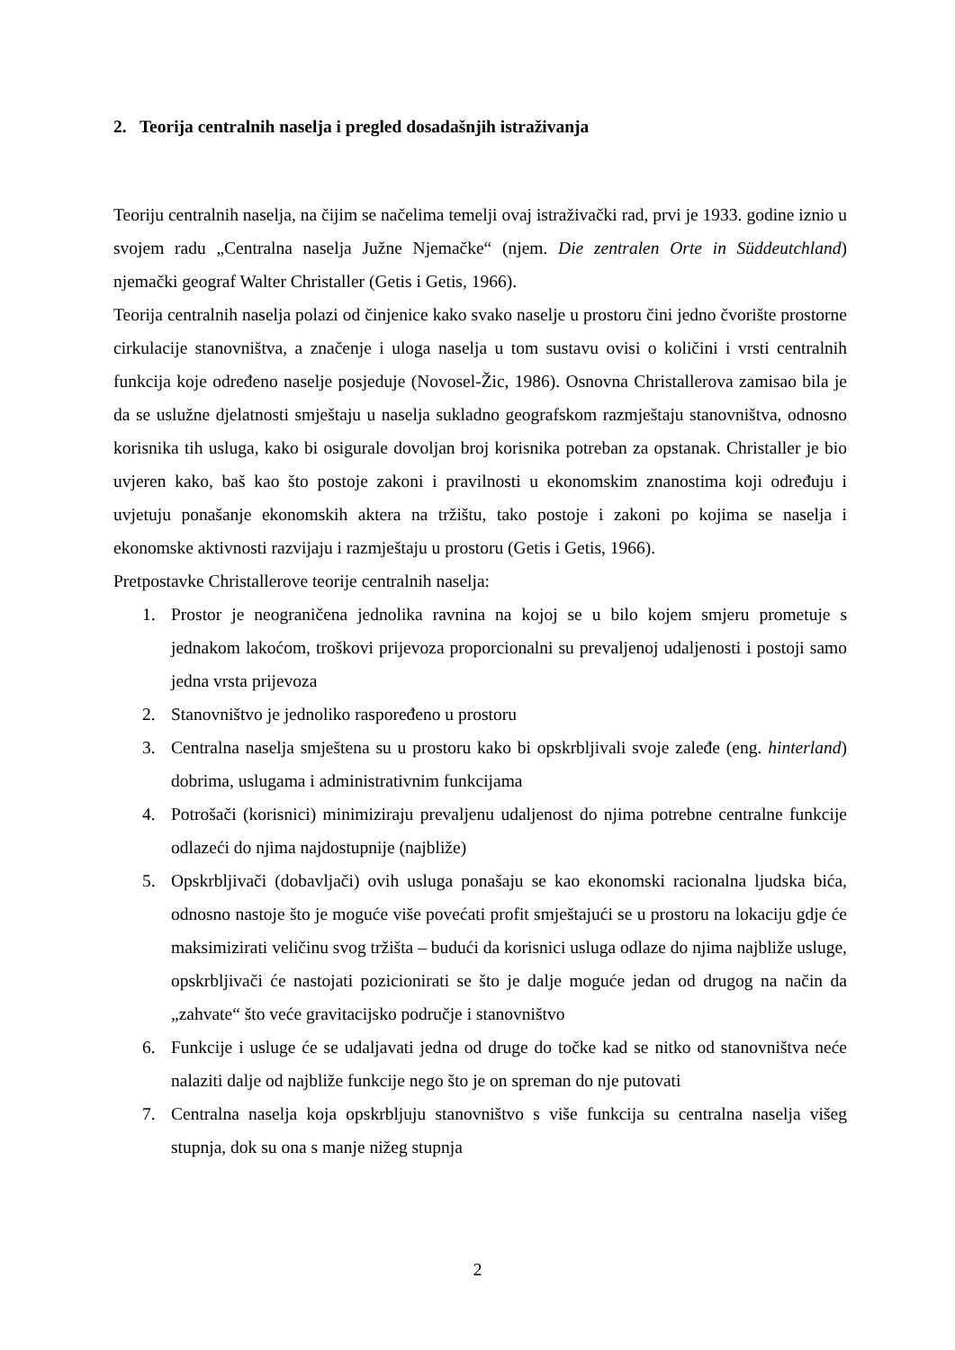2. Teorija centralnih naselja i pregled dosadašnjih istraživanja
Teoriju centralnih naselja, na čijim se načelima temelji ovaj istraživački rad, prvi je 1933. godine iznio u svojem radu „Centralna naselja Južne Njemačke“ (njem. Die zentralen Orte in Süddeutchland) njemački geograf Walter Christaller (Getis i Getis, 1966).
Teorija centralnih naselja polazi od činjenice kako svako naselje u prostoru čini jedno čvorište prostorne cirkulacije stanovništva, a značenje i uloga naselja u tom sustavu ovisi o količini i vrsti centralnih funkcija koje određeno naselje posjeduje (Novosel-Žic, 1986). Osnovna Christallerova zamisao bila je da se uslužne djelatnosti smještaju u naselja sukladno geografskom razmještaju stanovništva, odnosno korisnika tih usluga, kako bi osigurale dovoljan broj korisnika potreban za opstanak. Christaller je bio uvjeren kako, baš kao što postoje zakoni i pravilnosti u ekonomskim znanostima koji određuju i uvjetuju ponašanje ekonomskih aktera na tržištu, tako postoje i zakoni po kojima se naselja i ekonomske aktivnosti razvijaju i razmještaju u prostoru (Getis i Getis, 1966).
Pretpostavke Christallerove teorije centralnih naselja:
1. Prostor je neograničena jednolika ravnina na kojoj se u bilo kojem smjeru prometuje s jednakom lakoćom, troškovi prijevoza proporcionalni su prevaljenoj udaljenosti i postoji samo jedna vrsta prijevoza
2. Stanovništvo je jednoliko raspoređeno u prostoru
3. Centralna naselja smještena su u prostoru kako bi opskrbljivali svoje zaleđe (eng. hinterland) dobrima, uslugama i administrativnim funkcijama
4. Potrošači (korisnici) minimiziraju prevaljenu udaljenost do njima potrebne centralne funkcije odlazeći do njima najdostupnije (najbliže)
5. Opskrbljivači (dobavljači) ovih usluga ponašaju se kao ekonomski racionalna ljudska bića, odnosno nastoje što je moguće više povećati profit smještajući se u prostoru na lokaciju gdje će maksimizirati veličinu svog tržišta – budući da korisnici usluga odlaze do njima najbliže usluge, opskrbljivači će nastojati pozicionirati se što je dalje moguće jedan od drugog na način da „zahvate“ što veće gravitacijsko područje i stanovništvo
6. Funkcije i usluge će se udaljavati jedna od druge do točke kad se nitko od stanovništva neće nalaziti dalje od najbliže funkcije nego što je on spreman do nje putovati
7. Centralna naselja koja opskrbljuju stanovništvo s više funkcija su centralna naselja višeg stupnja, dok su ona s manje nižeg stupnja
2